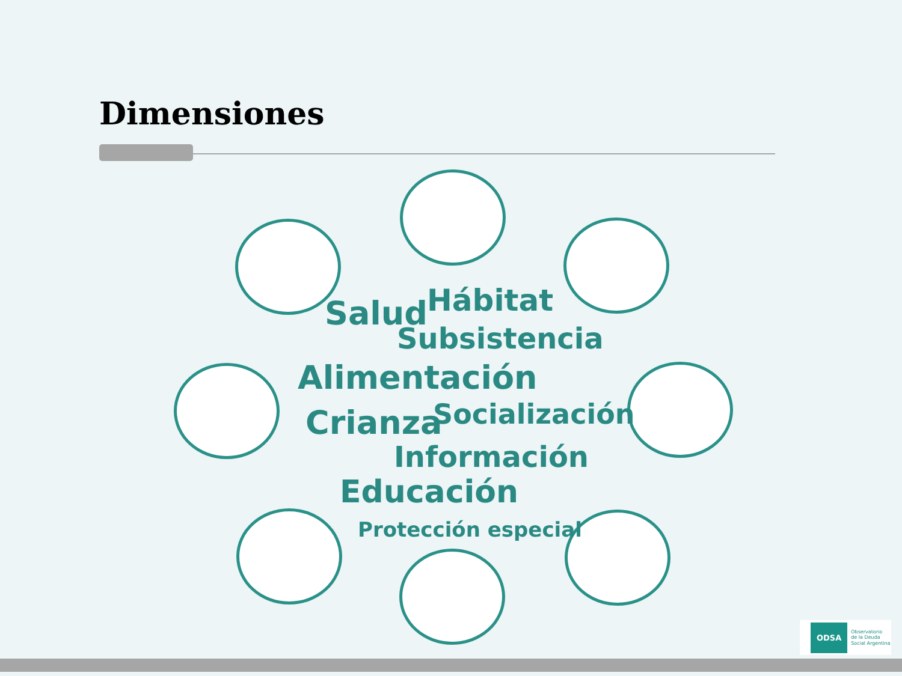Dimensiones
Hábitat
Salud
Subsistencia
Alimentación
Socialización
Crianza
Información
Educación
Protección especial
ODSA Observatorio
de la Deuda
Social Argentina